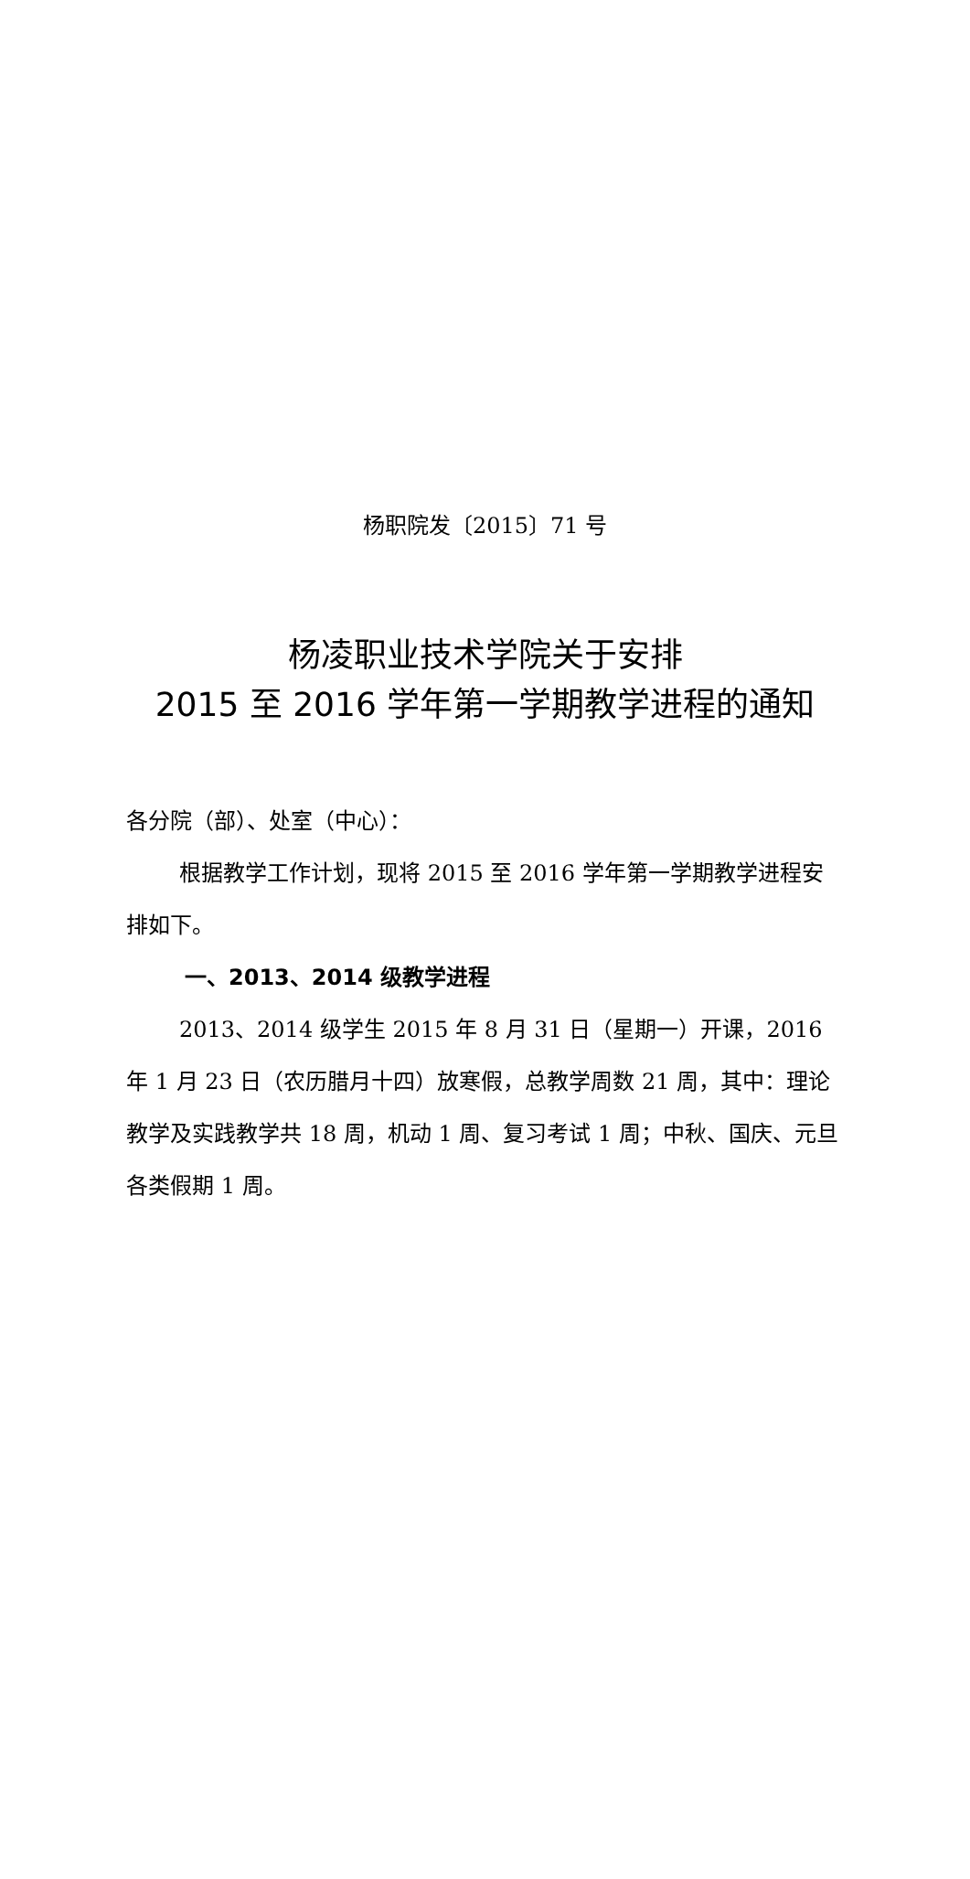杨职院发〔2015〕71 号
杨凌职业技术学院关于安排
2015 至 2016 学年第一学期教学进程的通知
各分院（部）、处室（中心）：
根据教学工作计划，现将 2015 至 2016 学年第一学期教学进程安排如下。
一、2013、2014 级教学进程
2013、2014 级学生 2015 年 8 月 31 日（星期一）开课，2016 年 1 月 23 日（农历腊月十四）放寒假，总教学周数 21 周，其中：理论教学及实践教学共 18 周，机动 1 周、复习考试 1 周；中秋、国庆、元旦各类假期 1 周。